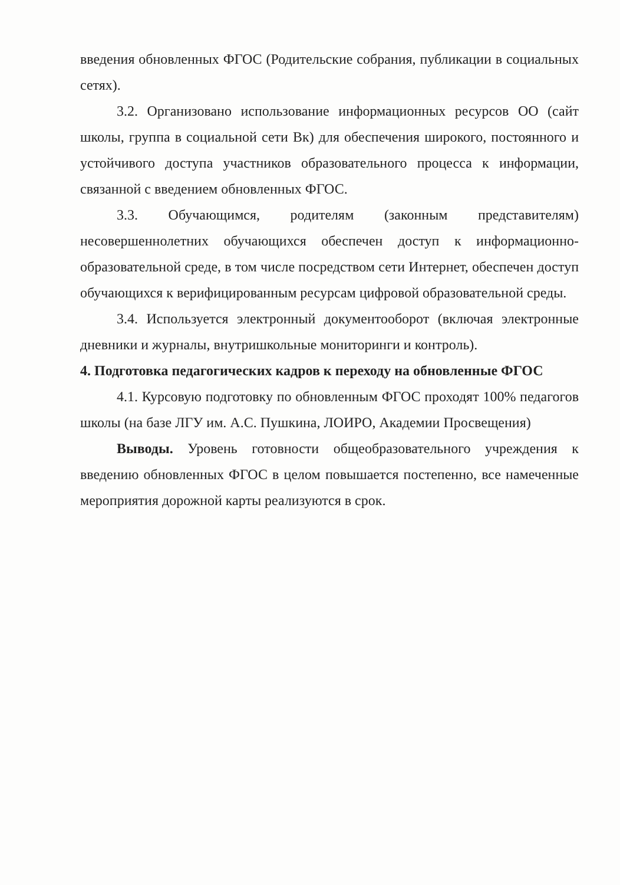введения обновленных ФГОС (Родительские собрания, публикации в социальных сетях).
3.2. Организовано использование информационных ресурсов ОО (сайт школы, группа в социальной сети Вк) для обеспечения широкого, постоянного и устойчивого доступа участников образовательного процесса к информации, связанной с введением обновленных ФГОС.
3.3. Обучающимся, родителям (законным представителям) несовершеннолетних обучающихся обеспечен доступ к информационно-образовательной среде, в том числе посредством сети Интернет, обеспечен доступ обучающихся к верифицированным ресурсам цифровой образовательной среды.
3.4. Используется электронный документооборот (включая электронные дневники и журналы, внутришкольные мониторинги и контроль).
4. Подготовка педагогических кадров к переходу на обновленные ФГОС
4.1. Курсовую подготовку по обновленным ФГОС проходят 100% педагогов школы (на базе ЛГУ им. А.С. Пушкина, ЛОИРО, Академии Просвещения)
Выводы. Уровень готовности общеобразовательного учреждения к введению обновленных ФГОС в целом повышается постепенно, все намеченные мероприятия дорожной карты реализуются в срок.